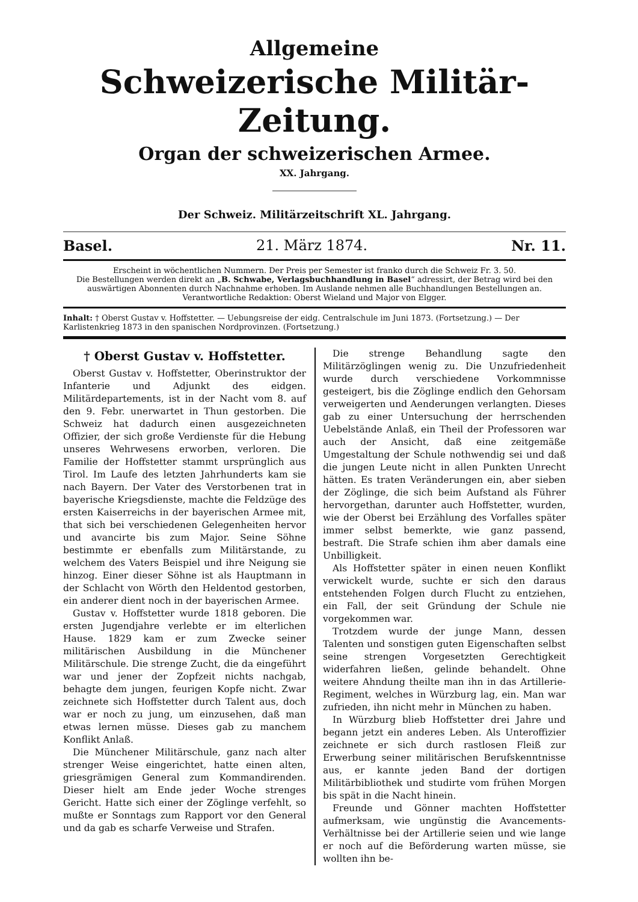Allgemeine
Schweizerische Militär-Zeitung.
Organ der schweizerischen Armee.
XX. Jahrgang.
Der Schweiz. Militärzeitschrift XL. Jahrgang.
Basel. 21. März 1874. Nr. 11.
Erscheint in wöchentlichen Nummern. Der Preis per Semester ist franko durch die Schweiz Fr. 3. 50.
Die Bestellungen werden direkt an „B. Schwabe, Verlagsbuchhandlung in Basel“ adressirt, der Betrag wird bei den auswärtigen Abonnenten durch Nachnahme erhoben. Im Auslande nehmen alle Buchhandlungen Bestellungen an.
Verantwortliche Redaktion: Oberst Wieland und Major von Elgger.
Inhalt: † Oberst Gustav v. Hoffstetter. — Uebungsreise der eidg. Centralschule im Juni 1873. (Fortsetzung.) — Der Karlistenkrieg 1873 in den spanischen Nordprovinzen. (Fortsetzung.)
† Oberst Gustav v. Hoffstetter.
Oberst Gustav v. Hoffstetter, Oberinstruktor der Infanterie und Adjunkt des eidgen. Militärdepartements, ist in der Nacht vom 8. auf den 9. Febr. unerwartet in Thun gestorben. Die Schweiz hat dadurch einen ausgezeichneten Offizier, der sich große Verdienste für die Hebung unseres Wehrwesens erworben, verloren. Die Familie der Hoffstetter stammt ursprünglich aus Tirol. Im Laufe des letzten Jahrhunderts kam sie nach Bayern. Der Vater des Verstorbenen trat in bayerische Kriegsdienste, machte die Feldzüge des ersten Kaiserreichs in der bayerischen Armee mit, that sich bei verschiedenen Gelegenheiten hervor und avancirte bis zum Major. Seine Söhne bestimmte er ebenfalls zum Militärstande, zu welchem des Vaters Beispiel und ihre Neigung sie hinzog. Einer dieser Söhne ist als Hauptmann in der Schlacht von Wörth den Heldentod gestorben, ein anderer dient noch in der bayerischen Armee.
Gustav v. Hoffstetter wurde 1818 geboren. Die ersten Jugendjahre verlebte er im elterlichen Hause. 1829 kam er zum Zwecke seiner militärischen Ausbildung in die Münchener Militärschule. Die strenge Zucht, die da eingeführt war und jener der Zopfzeit nichts nachgab, behagte dem jungen, feurigen Kopfe nicht. Zwar zeichnete sich Hoffstetter durch Talent aus, doch war er noch zu jung, um einzusehen, daß man etwas lernen müsse. Dieses gab zu manchem Konflikt Anlaß.
Die Münchener Militärschule, ganz nach alter strenger Weise eingerichtet, hatte einen alten, griesgrämigen General zum Kommandirenden. Dieser hielt am Ende jeder Woche strenges Gericht. Hatte sich einer der Zöglinge verfehlt, so mußte er Sonntags zum Rapport vor den General und da gab es scharfe Verweise und Strafen.
Die strenge Behandlung sagte den Militärzöglingen wenig zu. Die Unzufriedenheit wurde durch verschiedene Vorkommnisse gesteigert, bis die Zöglinge endlich den Gehorsam verweigerten und Aenderungen verlangten. Dieses gab zu einer Untersuchung der herrschenden Uebelstände Anlaß, ein Theil der Professoren war auch der Ansicht, daß eine zeitgemäße Umgestaltung der Schule nothwendig sei und daß die jungen Leute nicht in allen Punkten Unrecht hätten. Es traten Veränderungen ein, aber sieben der Zöglinge, die sich beim Aufstand als Führer hervorgethan, darunter auch Hoffstetter, wurden, wie der Oberst bei Erzählung des Vorfalles später immer selbst bemerkte, wie ganz passend, bestraft. Die Strafe schien ihm aber damals eine Unbilligkeit.
Als Hoffstetter später in einen neuen Konflikt verwickelt wurde, suchte er sich den daraus entstehenden Folgen durch Flucht zu entziehen, ein Fall, der seit Gründung der Schule nie vorgekommen war.
Trotzdem wurde der junge Mann, dessen Talenten und sonstigen guten Eigenschaften selbst seine strengen Vorgesetzten Gerechtigkeit widerfahren ließen, gelinde behandelt. Ohne weitere Ahndung theilte man ihn in das Artillerie-Regiment, welches in Würzburg lag, ein. Man war zufrieden, ihn nicht mehr in München zu haben.
In Würzburg blieb Hoffstetter drei Jahre und begann jetzt ein anderes Leben. Als Unteroffizier zeichnete er sich durch rastlosen Fleiß zur Erwerbung seiner militärischen Berufskenntnisse aus, er kannte jeden Band der dortigen Militärbibliothek und studirte vom frühen Morgen bis spät in die Nacht hinein.
Freunde und Gönner machten Hoffstetter aufmerksam, wie ungünstig die Avancements-Verhältnisse bei der Artillerie seien und wie lange er noch auf die Beförderung warten müsse, sie wollten ihn be-